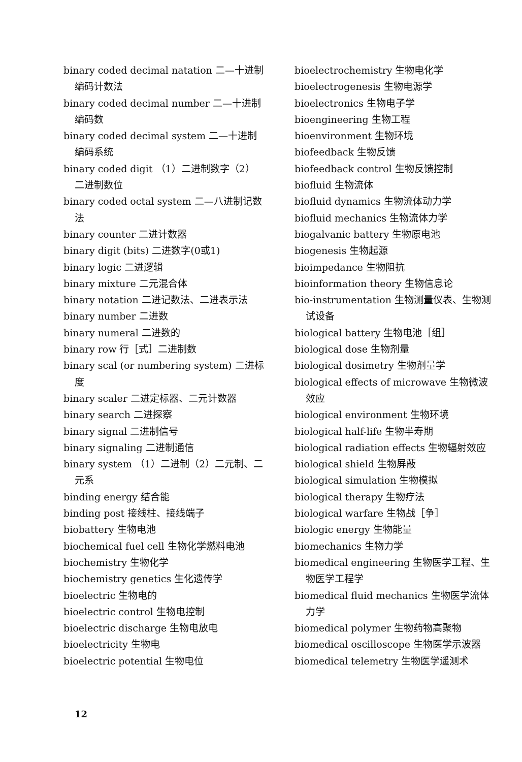binary coded decimal natation 二—十进制编码计数法
binary coded decimal number 二—十进制编码数
binary coded decimal system 二—十进制编码系统
binary coded digit （1）二进制数字（2）二进制数位
binary coded octal system 二—八进制记数法
binary counter 二进计数器
binary digit (bits) 二进数字(0或1)
binary logic 二进逻辑
binary mixture 二元混合体
binary notation 二进记数法、二进表示法
binary number 二进数
binary numeral 二进数的
binary row 行［式］二进制数
binary scal (or numbering system) 二进标度
binary scaler 二进定标器、二元计数器
binary search 二进探察
binary signal 二进制信号
binary signaling 二进制通信
binary system （1）二进制（2）二元制、二元系
binding energy 结合能
binding post 接线柱、接线端子
biobattery 生物电池
biochemical fuel cell 生物化学燃料电池
biochemistry 生物化学
biochemistry genetics 生化遗传学
bioelectric 生物电的
bioelectric control 生物电控制
bioelectric discharge 生物电放电
bioelectricity 生物电
bioelectric potential 生物电位
bioelectrochemistry 生物电化学
bioelectrogenesis 生物电源学
bioelectronics 生物电子学
bioengineering 生物工程
bioenvironment 生物环境
biofeedback 生物反馈
biofeedback control 生物反馈控制
biofluid 生物流体
biofluid dynamics 生物流体动力学
biofluid mechanics 生物流体力学
biogalvanic battery 生物原电池
biogenesis 生物起源
bioimpedance 生物阻抗
bioinformation theory 生物信息论
bio-instrumentation 生物测量仪表、生物测试设备
biological battery 生物电池［组］
biological dose 生物剂量
biological dosimetry 生物剂量学
biological effects of microwave 生物微波效应
biological environment 生物环境
biological half-life 生物半寿期
biological radiation effects 生物辐射效应
biological shield 生物屏蔽
biological simulation 生物模拟
biological therapy 生物疗法
biological warfare 生物战［争］
biologic energy 生物能量
biomechanics 生物力学
biomedical engineering 生物医学工程、生物医学工程学
biomedical fluid mechanics 生物医学流体力学
biomedical polymer 生物药物高聚物
biomedical oscilloscope 生物医学示波器
biomedical telemetry 生物医学遥测术
12